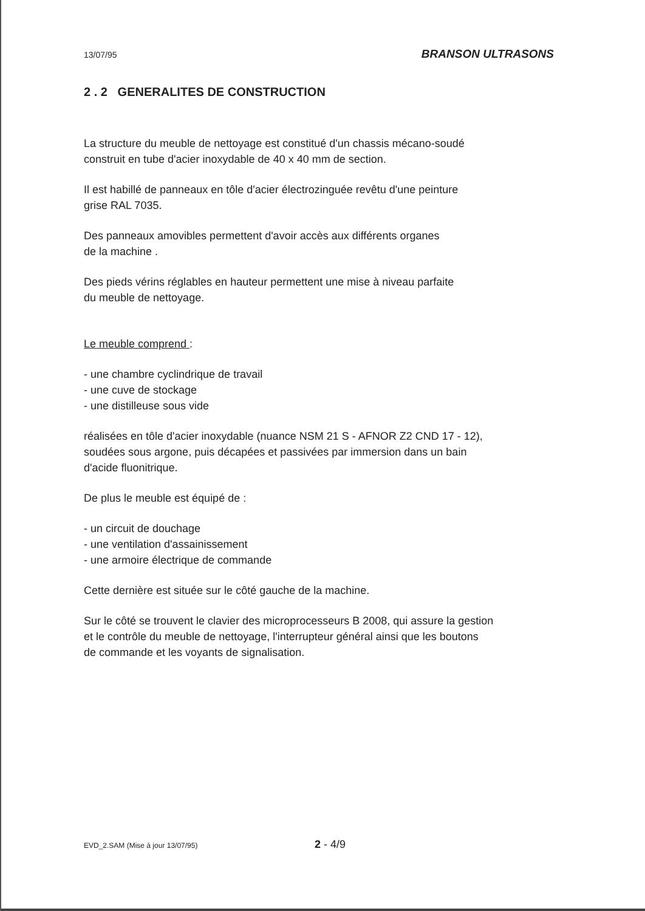13/07/95 BRANSON ULTRASONS
2 . 2 GENERALITES DE CONSTRUCTION
La structure du meuble de nettoyage est constitué d'un chassis mécano-soudé
construit en tube d'acier inoxydable de 40 x 40 mm de section.
Il est habillé de panneaux en tôle d'acier électrozinguée revêtu d'une peinture
grise RAL 7035.
Des panneaux amovibles permettent d'avoir accès aux différents organes
de la machine .
Des pieds vérins réglables en hauteur permettent une mise à niveau parfaite
du meuble de nettoyage.
Le meuble comprend :
- une chambre cyclindrique de travail
- une cuve de stockage
- une distilleuse sous vide
réalisées en tôle d'acier inoxydable (nuance NSM 21 S - AFNOR Z2 CND 17 - 12),
soudées sous argone, puis décapées et passivées par immersion dans un bain
d'acide fluonitrique.
De plus le meuble est équipé de :
- un circuit de douchage
- une ventilation d'assainissement
- une armoire électrique de commande
Cette dernière est située sur le côté gauche de la machine.
Sur le côté se trouvent le clavier des microprocesseurs B 2008, qui assure la gestion
et le contrôle du meuble de nettoyage, l'interrupteur général ainsi que les boutons
de commande et les voyants de signalisation.
EVD_2.SAM (Mise à jour 13/07/95) 2 - 4/9